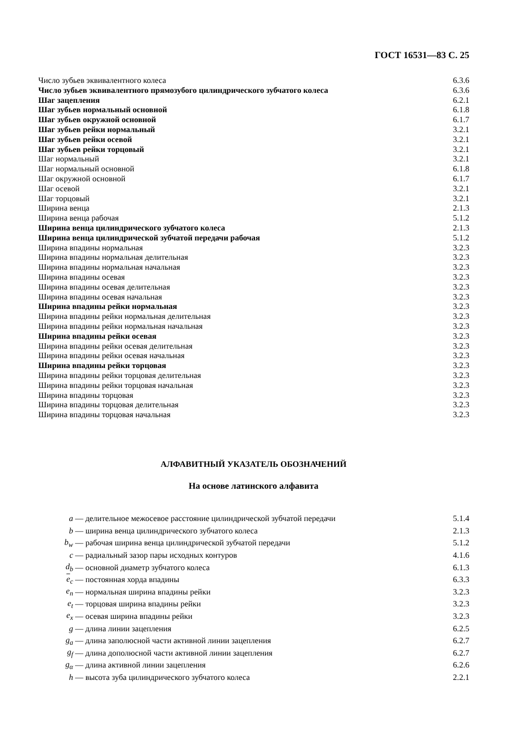ГОСТ 16531—83 С. 25
| Число зубьев эквивалентного колеса | 6.3.6 |
| Число зубьев эквивалентного прямозубого цилиндрического зубчатого колеса | 6.3.6 |
| Шаг зацепления | 6.2.1 |
| Шаг зубьев нормальный основной | 6.1.8 |
| Шаг зубьев окружной основной | 6.1.7 |
| Шаг зубьев рейки нормальный | 3.2.1 |
| Шаг зубьев рейки осевой | 3.2.1 |
| Шаг зубьев рейки торцовый | 3.2.1 |
| Шаг нормальный | 3.2.1 |
| Шаг нормальный основной | 6.1.8 |
| Шаг окружной основной | 6.1.7 |
| Шаг осевой | 3.2.1 |
| Шаг торцовый | 3.2.1 |
| Ширина венца | 2.1.3 |
| Ширина венца рабочая | 5.1.2 |
| Ширина венца цилиндрического зубчатого колеса | 2.1.3 |
| Ширина венца цилиндрической зубчатой передачи рабочая | 5.1.2 |
| Ширина впадины нормальная | 3.2.3 |
| Ширина впадины нормальная делительная | 3.2.3 |
| Ширина впадины нормальная начальная | 3.2.3 |
| Ширина впадины осевая | 3.2.3 |
| Ширина впадины осевая делительная | 3.2.3 |
| Ширина впадины осевая начальная | 3.2.3 |
| Ширина впадины рейки нормальная | 3.2.3 |
| Ширина впадины рейки нормальная делительная | 3.2.3 |
| Ширина впадины рейки нормальная начальная | 3.2.3 |
| Ширина впадины рейки осевая | 3.2.3 |
| Ширина впадины рейки осевая делительная | 3.2.3 |
| Ширина впадины рейки осевая начальная | 3.2.3 |
| Ширина впадины рейки торцовая | 3.2.3 |
| Ширина впадины рейки торцовая делительная | 3.2.3 |
| Ширина впадины рейки торцовая начальная | 3.2.3 |
| Ширина впадины торцовая | 3.2.3 |
| Ширина впадины торцовая делительная | 3.2.3 |
| Ширина впадины торцовая начальная | 3.2.3 |
АЛФАВИТНЫЙ УКАЗАТЕЛЬ ОБОЗНАЧЕНИЙ
На основе латинского алфавита
| a | — делительное межосевое расстояние цилиндрической зубчатой передачи | 5.1.4 |
| b | — ширина венца цилиндрического зубчатого колеса | 2.1.3 |
| b<sub>w</sub> | — рабочая ширина венца цилиндрической зубчатой передачи | 5.1.2 |
| c | — радиальный зазор пары исходных контуров | 4.1.6 |
| d<sub>b</sub> | — основной диаметр зубчатого колеса | 6.1.3 |
| e<sub>c</sub> | — постоянная хорда впадины | 6.3.3 |
| e<sub>n</sub> | — нормальная ширина впадины рейки | 3.2.3 |
| e<sub>t</sub> | — торцовая ширина впадины рейки | 3.2.3 |
| e<sub>x</sub> | — осевая ширина впадины рейки | 3.2.3 |
| g | — длина линии зацепления | 6.2.5 |
| g<sub>a</sub> | — длина заполюсной части активной линии зацепления | 6.2.7 |
| g<sub>f</sub> | — длина дополюсной части активной линии зацепления | 6.2.7 |
| g<sub>α</sub> | — длина активной линии зацепления | 6.2.6 |
| h | — высота зуба цилиндрического зубчатого колеса | 2.2.1 |